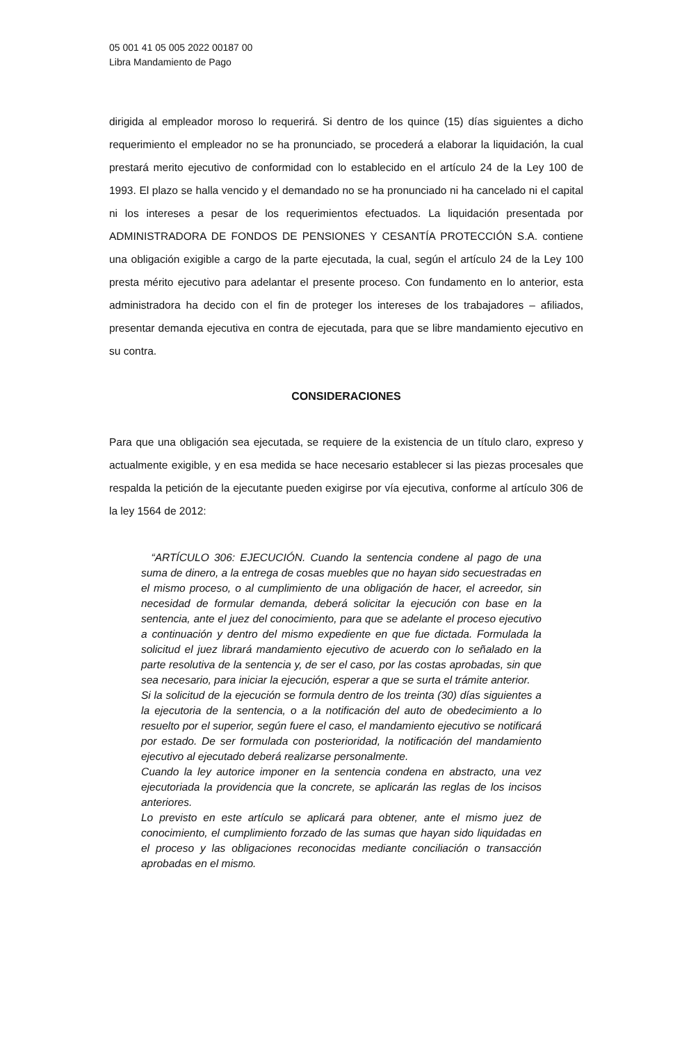05 001 41 05 005 2022 00187 00
Libra Mandamiento de Pago
dirigida al empleador moroso lo requerirá. Si dentro de los quince (15) días siguientes a dicho requerimiento el empleador no se ha pronunciado, se procederá a elaborar la liquidación, la cual prestará merito ejecutivo de conformidad con lo establecido en el artículo 24 de la Ley 100 de 1993. El plazo se halla vencido y el demandado no se ha pronunciado ni ha cancelado ni el capital ni los intereses a pesar de los requerimientos efectuados. La liquidación presentada por ADMINISTRADORA DE FONDOS DE PENSIONES Y CESANTÍA PROTECCIÓN S.A. contiene una obligación exigible a cargo de la parte ejecutada, la cual, según el artículo 24 de la Ley 100 presta mérito ejecutivo para adelantar el presente proceso. Con fundamento en lo anterior, esta administradora ha decido con el fin de proteger los intereses de los trabajadores – afiliados, presentar demanda ejecutiva en contra de ejecutada, para que se libre mandamiento ejecutivo en su contra.
CONSIDERACIONES
Para que una obligación sea ejecutada, se requiere de la existencia de un título claro, expreso y actualmente exigible, y en esa medida se hace necesario establecer si las piezas procesales que respalda la petición de la ejecutante pueden exigirse por vía ejecutiva, conforme al artículo 306 de la ley 1564 de 2012:
“ARTÍCULO 306: EJECUCIÓN. Cuando la sentencia condene al pago de una suma de dinero, a la entrega de cosas muebles que no hayan sido secuestradas en el mismo proceso, o al cumplimiento de una obligación de hacer, el acreedor, sin necesidad de formular demanda, deberá solicitar la ejecución con base en la sentencia, ante el juez del conocimiento, para que se adelante el proceso ejecutivo a continuación y dentro del mismo expediente en que fue dictada. Formulada la solicitud el juez librará mandamiento ejecutivo de acuerdo con lo señalado en la parte resolutiva de la sentencia y, de ser el caso, por las costas aprobadas, sin que sea necesario, para iniciar la ejecución, esperar a que se surta el trámite anterior.
Si la solicitud de la ejecución se formula dentro de los treinta (30) días siguientes a la ejecutoria de la sentencia, o a la notificación del auto de obedecimiento a lo resuelto por el superior, según fuere el caso, el mandamiento ejecutivo se notificará por estado. De ser formulada con posterioridad, la notificación del mandamiento ejecutivo al ejecutado deberá realizarse personalmente.
Cuando la ley autorice imponer en la sentencia condena en abstracto, una vez ejecutoriada la providencia que la concrete, se aplicarán las reglas de los incisos anteriores.
Lo previsto en este artículo se aplicará para obtener, ante el mismo juez de conocimiento, el cumplimiento forzado de las sumas que hayan sido liquidadas en el proceso y las obligaciones reconocidas mediante conciliación o transacción aprobadas en el mismo.